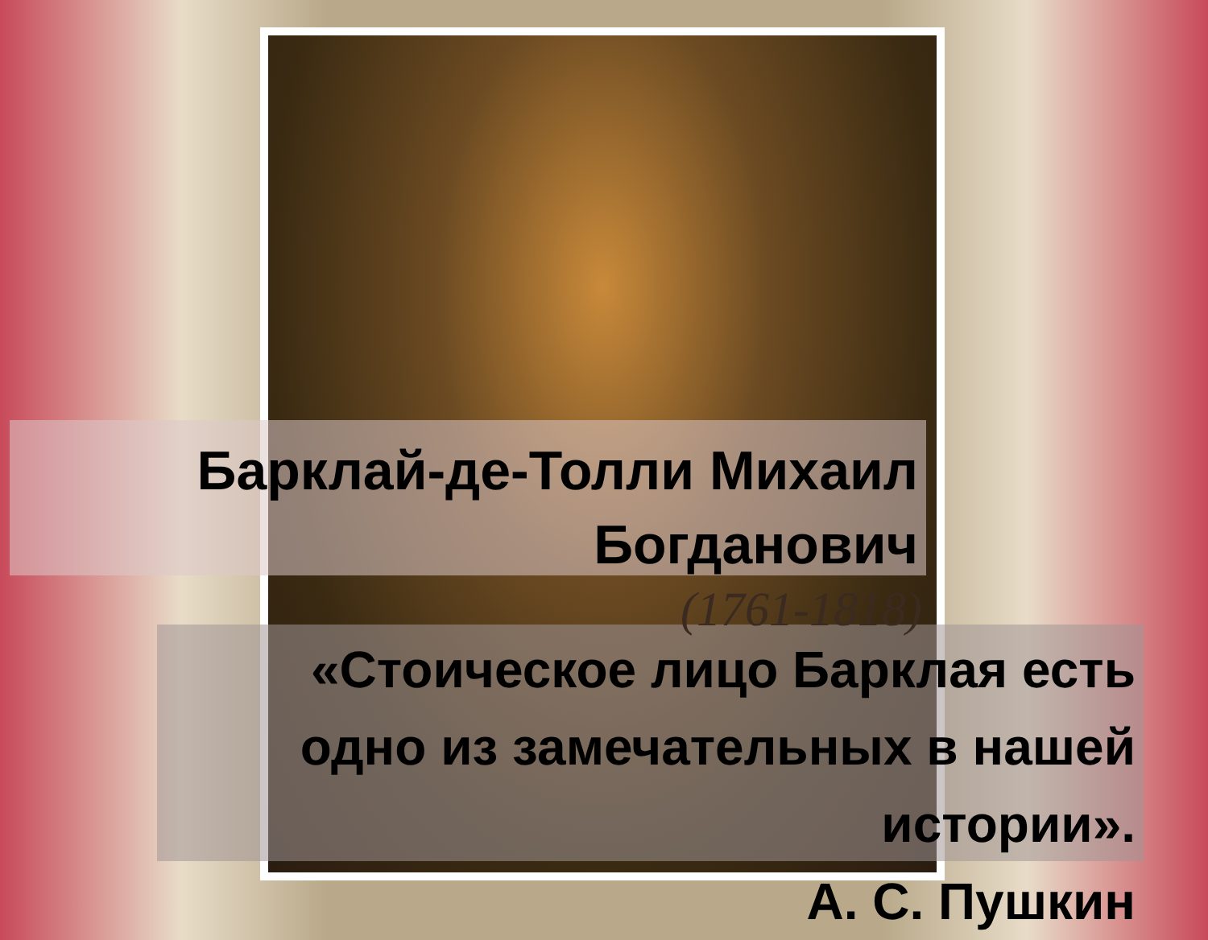Барклай-де-Толли Михаил
Богданович
(1761-1818)
«Стоическое лицо Барклая есть
одно из замечательных в нашей
истории».
А. С. Пушкин